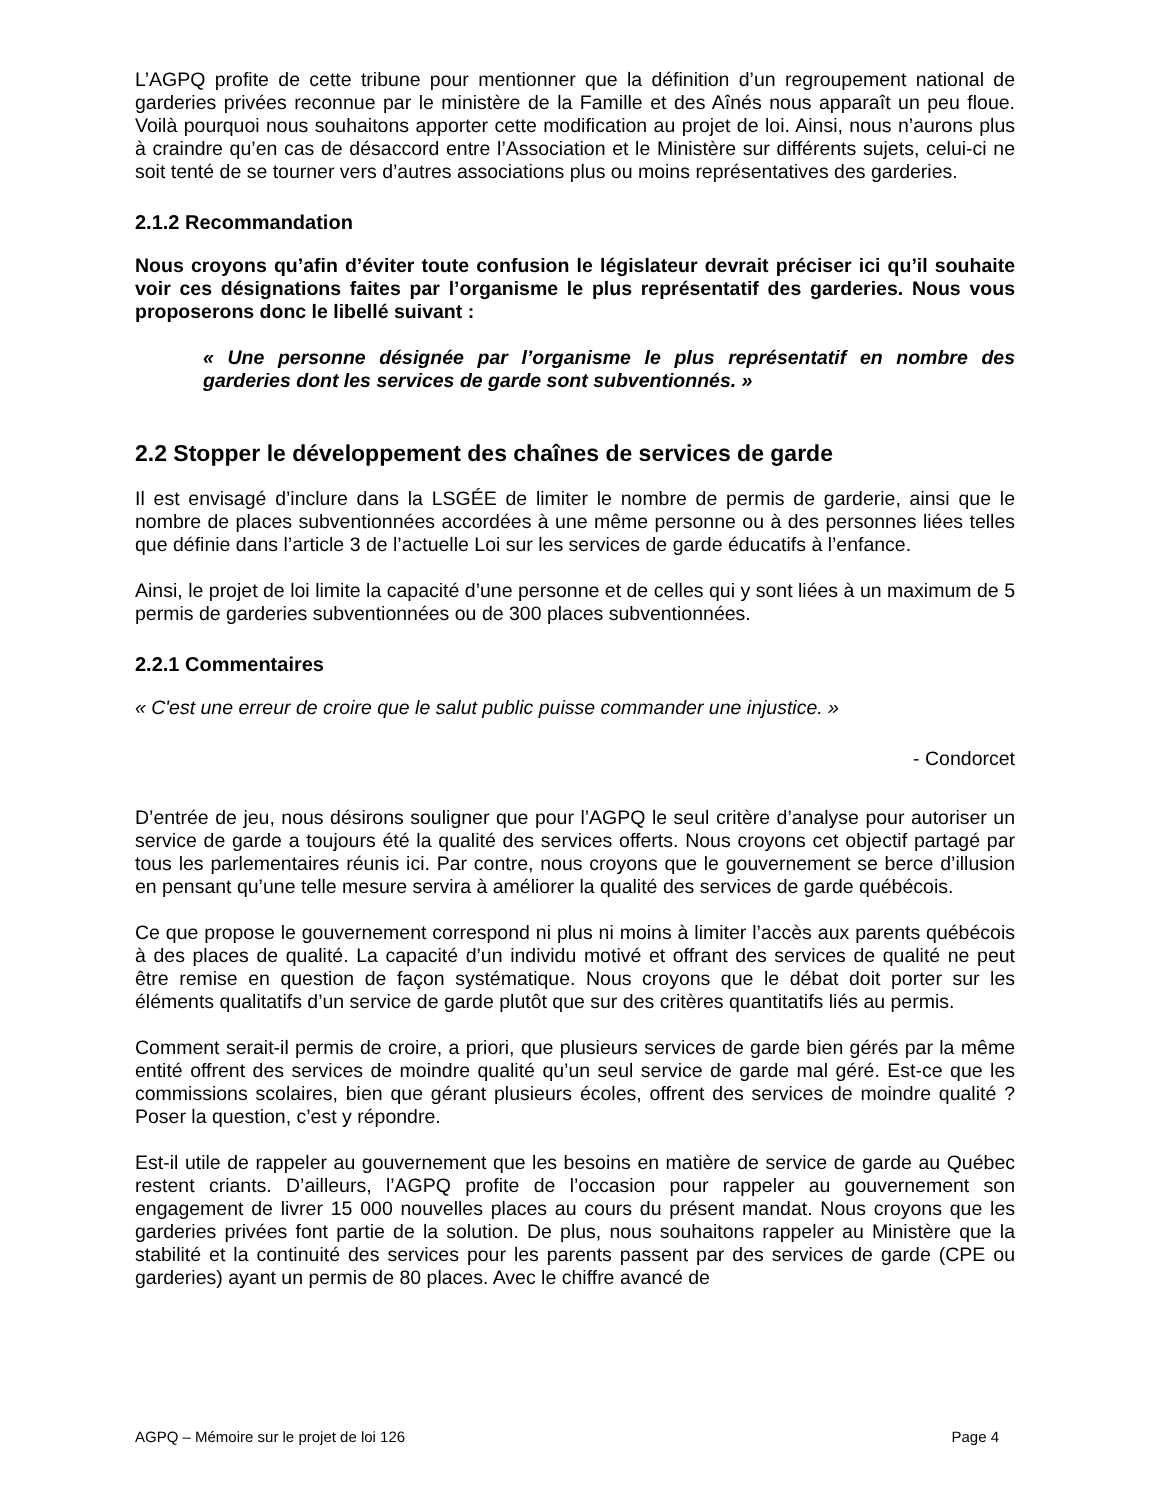L’AGPQ profite de cette tribune pour mentionner que la définition d’un regroupement national de garderies privées reconnue par le ministère de la Famille et des Aînés nous apparaît un peu floue. Voilà pourquoi nous souhaitons apporter cette modification au projet de loi. Ainsi, nous n’aurons plus à craindre qu’en cas de désaccord entre l’Association et le Ministère sur différents sujets, celui-ci ne soit tenté de se tourner vers d’autres associations plus ou moins représentatives des garderies.
2.1.2 Recommandation
Nous croyons qu’afin d’éviter toute confusion le législateur devrait préciser ici qu’il souhaite voir ces désignations faites par l’organisme le plus représentatif des garderies. Nous vous proposerons donc le libellé suivant :
« Une personne désignée par l’organisme le plus représentatif en nombre des garderies dont les services de garde sont subventionnés. »
2.2 Stopper le développement des chaînes de services de garde
Il est envisagé d’inclure dans la LSGÉE de limiter le nombre de permis de garderie, ainsi que le nombre de places subventionnées accordées à une même personne ou à des personnes liées telles que définie dans l’article 3 de l’actuelle Loi sur les services de garde éducatifs à l’enfance.
Ainsi, le projet de loi limite la capacité d’une personne et de celles qui y sont liées à un maximum de 5 permis de garderies subventionnées ou de 300 places subventionnées.
2.2.1 Commentaires
« C'est une erreur de croire que le salut public puisse commander une injustice. »
- Condorcet
D’entrée de jeu, nous désirons souligner que pour l’AGPQ le seul critère d’analyse pour autoriser un service de garde a toujours été la qualité des services offerts. Nous croyons cet objectif partagé par tous les parlementaires réunis ici. Par contre, nous croyons que le gouvernement se berce d’illusion en pensant qu’une telle mesure servira à améliorer la qualité des services de garde québécois.
Ce que propose le gouvernement correspond ni plus ni moins à limiter l’accès aux parents québécois à des places de qualité. La capacité d’un individu motivé et offrant des services de qualité ne peut être remise en question de façon systématique. Nous croyons que le débat doit porter sur les éléments qualitatifs d’un service de garde plutôt que sur des critères quantitatifs liés au permis.
Comment serait-il permis de croire, a priori, que plusieurs services de garde bien gérés par la même entité offrent des services de moindre qualité qu’un seul service de garde mal géré. Est-ce que les commissions scolaires, bien que gérant plusieurs écoles, offrent des services de moindre qualité ? Poser la question, c’est y répondre.
Est-il utile de rappeler au gouvernement que les besoins en matière de service de garde au Québec restent criants. D’ailleurs, l’AGPQ profite de l’occasion pour rappeler au gouvernement son engagement de livrer 15 000 nouvelles places au cours du présent mandat. Nous croyons que les garderies privées font partie de la solution. De plus, nous souhaitons rappeler au Ministère que la stabilité et la continuité des services pour les parents passent par des services de garde (CPE ou garderies) ayant un permis de 80 places. Avec le chiffre avancé de
AGPQ – Mémoire sur le projet de loi 126 Page 4